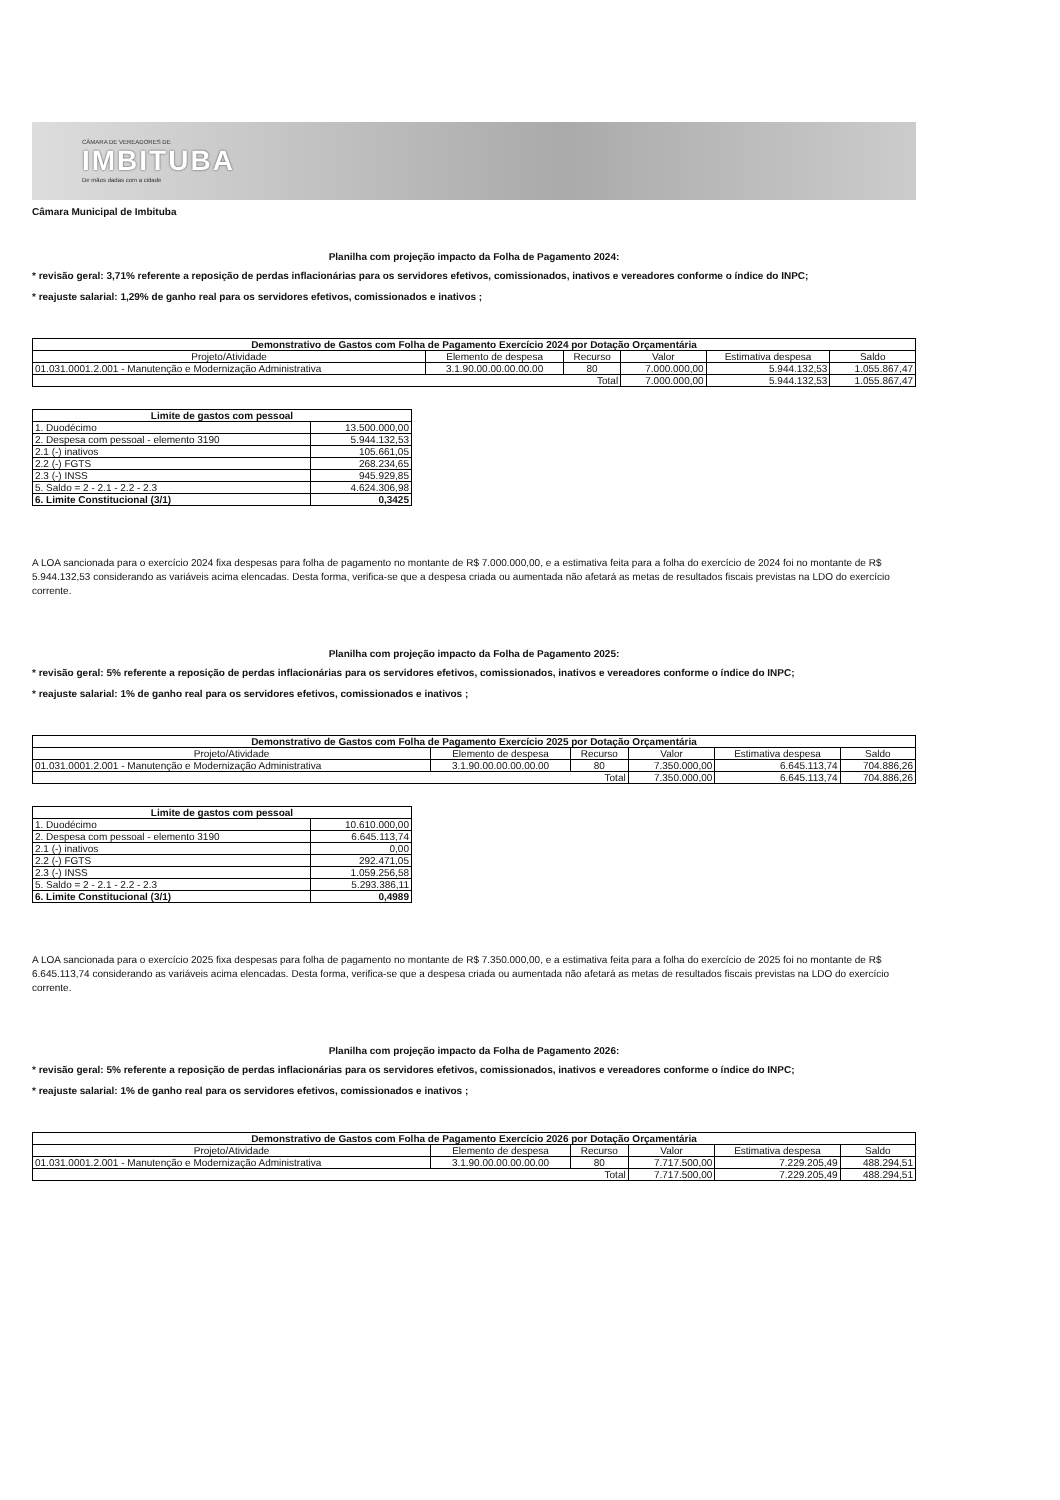CÂMARA DE VEREADORES DE
IMBITUBA
De mãos dadas com a cidade
Câmara Municipal de Imbituba
Planilha com projeção impacto da Folha de Pagamento 2024:
* revisão geral: 3,71% referente a reposição de perdas inflacionárias para os servidores efetivos, comissionados, inativos e vereadores conforme o índice do INPC;
* reajuste salarial: 1,29% de ganho real para os servidores efetivos, comissionados e inativos ;
| Demonstrativo de Gastos com Folha de Pagamento Exercício 2024 por Dotação Orçamentária | | | | | |
| --- | --- | --- | --- | --- | --- |
| Projeto/Atividade | Elemento de despesa | Recurso | Valor | Estimativa despesa | Saldo |
| 01.031.0001.2.001 - Manutenção e Modernização Administrativa | 3.1.90.00.00.00.00.00 | 80 | 7.000.000,00 | 5.944.132,53 | 1.055.867,47 |
| Total | | | 7.000.000,00 | 5.944.132,53 | 1.055.867,47 |
| Limite de gastos com pessoal | |
| --- | --- |
| 1. Duodécimo | 13.500.000,00 |
| 2. Despesa com pessoal - elemento 3190 | 5.944.132,53 |
| 2.1 (-) inativos | 105.661,05 |
| 2.2 (-) FGTS | 268.234,65 |
| 2.3 (-) INSS | 945.929,85 |
| 5. Saldo = 2 - 2.1 - 2.2 - 2.3 | 4.624.306,98 |
| 6. Limite Constitucional (3/1) | 0,3425 |
A LOA sancionada para o exercício 2024 fixa despesas para folha de pagamento no montante de R$ 7.000.000,00, e a estimativa feita para a folha do exercício de 2024 foi no montante de R$ 5.944.132,53 considerando as variáveis acima elencadas. Desta forma, verifica-se que a despesa criada ou aumentada não afetará as metas de resultados fiscais previstas na LDO do exercício corrente.
Planilha com projeção impacto da Folha de Pagamento 2025:
* revisão geral: 5% referente a reposição de perdas inflacionárias para os servidores efetivos, comissionados, inativos e vereadores conforme o índice do INPC;
* reajuste salarial: 1% de ganho real para os servidores efetivos, comissionados e inativos ;
| Demonstrativo de Gastos com Folha de Pagamento Exercício 2025 por Dotação Orçamentária | | | | | |
| --- | --- | --- | --- | --- | --- |
| Projeto/Atividade | Elemento de despesa | Recurso | Valor | Estimativa despesa | Saldo |
| 01.031.0001.2.001 - Manutenção e Modernização Administrativa | 3.1.90.00.00.00.00.00 | 80 | 7.350.000,00 | 6.645.113,74 | 704.886,26 |
| Total | | | 7.350.000,00 | 6.645.113,74 | 704.886,26 |
| Limite de gastos com pessoal | |
| --- | --- |
| 1. Duodécimo | 10.610.000,00 |
| 2. Despesa com pessoal - elemento 3190 | 6.645.113,74 |
| 2.1 (-) inativos | 0,00 |
| 2.2 (-) FGTS | 292.471,05 |
| 2.3 (-) INSS | 1.059.256,58 |
| 5. Saldo = 2 - 2.1 - 2.2 - 2.3 | 5.293.386,11 |
| 6. Limite Constitucional (3/1) | 0,4989 |
A LOA sancionada para o exercício 2025 fixa despesas para folha de pagamento no montante de R$ 7.350.000,00, e a estimativa feita para a folha do exercício de 2025 foi no montante de R$ 6.645.113,74 considerando as variáveis acima elencadas. Desta forma, verifica-se que a despesa criada ou aumentada não afetará as metas de resultados fiscais previstas na LDO do exercício corrente.
Planilha com projeção impacto da Folha de Pagamento 2026:
* revisão geral: 5% referente a reposição de perdas inflacionárias para os servidores efetivos, comissionados, inativos e vereadores conforme o índice do INPC;
* reajuste salarial: 1% de ganho real para os servidores efetivos, comissionados e inativos ;
| Demonstrativo de Gastos com Folha de Pagamento Exercício 2026 por Dotação Orçamentária | | | | | |
| --- | --- | --- | --- | --- | --- |
| Projeto/Atividade | Elemento de despesa | Recurso | Valor | Estimativa despesa | Saldo |
| 01.031.0001.2.001 - Manutenção e Modernização Administrativa | 3.1.90.00.00.00.00.00 | 80 | 7.717.500,00 | 7.229.205,49 | 488.294,51 |
| Total | | | 7.717.500,00 | 7.229.205,49 | 488.294,51 |